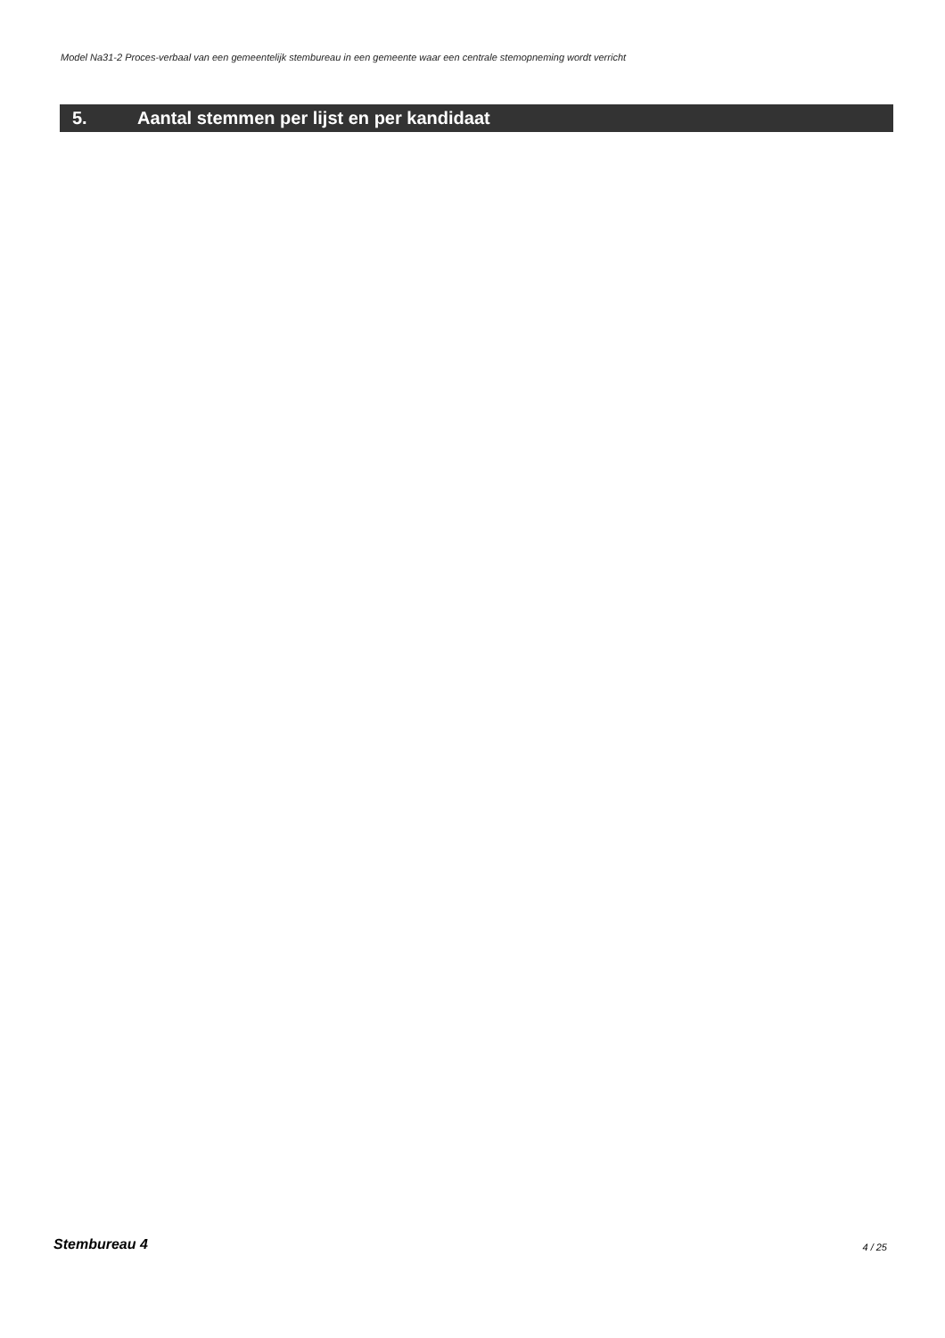Model Na31-2 Proces-verbaal van een gemeentelijk stembureau in een gemeente waar een centrale stemopneming wordt verricht
5. Aantal stemmen per lijst en per kandidaat
Stembureau 4 4 / 25